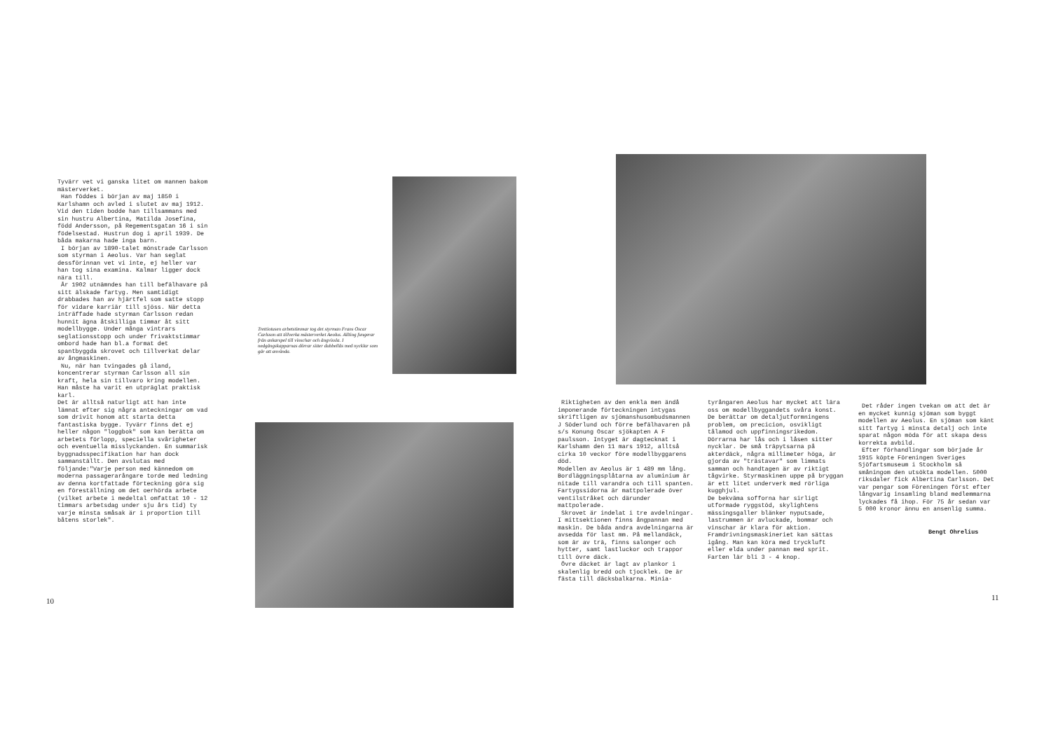Tyvärr vet vi ganska litet om mannen bakom mästerverket.
Han föddes i början av maj 1850 i Karlshamn och avled i slutet av maj 1912. Vid den tiden bodde han tillsammans med sin hustru Albertina, Matilda Josefina, född Andersson, på Regementsgatan 16 i sin födelsestad. Hustrun dog i april 1939. De båda makarna hade inga barn.
I början av 1890-talet mönstrade Carlsson som styrman i Aeolus. Var han seglat dessförinnan vet vi inte, ej heller var han tog sina examina. Kalmar ligger dock nära till.
År 1902 utnämndes han till befälhavare på sitt älskade fartyg. Men samtidigt drabbades han av hjärtfel som satte stopp för vidare karriär till sjöss. När detta inträffade hade styrman Carlsson redan hunnit ägna åtskilliga timmar åt sitt modellbygge. Under många vintrars seglationsstopp och under frivaktstimmar ombord hade han bl.a format det spantbyggda skrovet och tillverkat delar av ångmaskinen.
Nu, när han tvingades gå iland, koncentrerar styrman Carlsson all sin kraft, hela sin tillvaro kring modellen. Han måste ha varit en utpräglat praktisk karl.
Det är alltså naturligt att han inte lämnat efter sig några anteckningar om vad som drivit honom att starta detta fantastiska bygge. Tyvärr finns det ej heller någon "loggbok" som kan berätta om arbetets förlopp, speciella svårigheter och eventuella misslyckanden. En summarisk byggnadsspecifikation har han dock sammanställt. Den avslutas med följande:"Varje person med kännedom om moderna passagerarångare torde med ledning av denna kortfattade förteckning göra sig en föreställning om det oerhörda arbete (vilket arbete i medeltal omfattat 10 - 12 timmars arbetsdag under sju års tid) ty varje minsta småsak är i proportion till båtens storlek".
10
Trettiotusen arbetstimmar tog det styrman Frans Oscar Carlsson att tillverka mästerverket Aeolus. Allting fungerar från ankarspel till vinschar och ångvissla. I nedgångskapparnas dörrar sitter dubbellås med nycklar som går att använda.
Riktigheten av den enkla men ändå imponerande förteckningen intygas skriftligen av sjömanshusombudsmannen J Söderlund och förre befälhavaren på s/s Konung Oscar sjökapten A F paulsson. Intyget är dagtecknat i Karlshamn den 11 mars 1912, alltså cirka 10 veckor före modellbyggarens död.
Modellen av Aeolus är 1 489 mm lång. Bordläggningsplåtarna av aluminium är nitade till varandra och till spanten. Fartygssidorna är mattpolerade över ventilstråket och därunder mattpolerade.
Skrovet är indelat i tre avdelningar. I mittsektionen finns ångpannan med maskin. De båda andra avdelningarna är avsedda för last mm. På mellandäck, som är av trä, finns salonger och hytter, samt lastluckor och trappor till övre däck.
Övre däcket är lagt av plankor i skalenlig bredd och tjocklek. De är fästa till däcksbalkarna. Minia-
tyrångaren Aeolus har mycket att lära oss om modellbyggandets svåra konst. De berättar om detaljutformningens problem, om precicion, osvikligt tålamod och uppfinningsrikedom. Dörrarna har lås och i låsen sitter nycklar. De små träpytsarna på akterdäck, några millimeter höga, är gjorda av "trästavar" som limmats samman och handtagen är av riktigt tågvirke. Styrmaskinen uppe på bryggan är ett litet underverk med rörliga kugghjul.
De bekväma sofforna har sirligt utformade ryggstöd, skylightens mässingsgaller blänker nyputsade, lastrummen är avluckade, bommar och vinschar är klara för aktion. Framdrivningsmaskineriet kan sättas igång. Man kan köra med tryckluft eller elda under pannan med sprit. Farten lär bli 3 - 4 knop.
Det råder ingen tvekan om att det är en mycket kunnig sjöman som byggt modellen av Aeolus. En sjöman som känt sitt fartyg i minsta detalj och inte sparat någon möda för att skapa dess korrekta avbild.
Efter förhandlingar som började år 1915 köpte Föreningen Sveriges Sjöfartsmuseum i Stockholm så småningom den utsökta modellen. 5000 riksdaler fick Albertina Carlsson. Det var pengar som Föreningen först efter långvarig insamling bland medlemmarna lyckades få ihop. För 75 år sedan var 5 000 kronor ännu en ansenlig summa.
Bengt Ohrelius
11